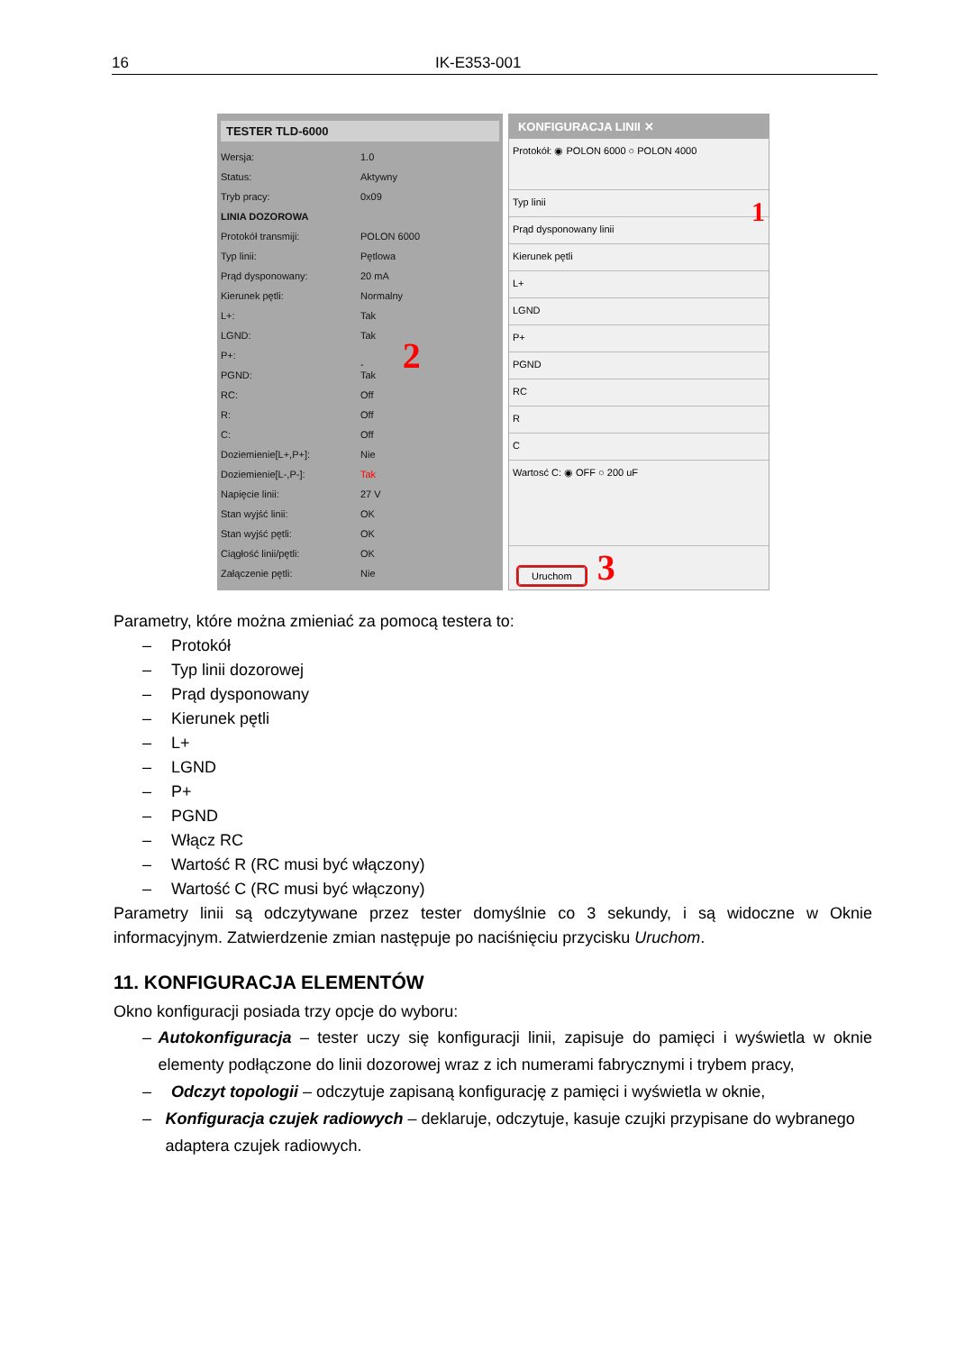16 IK-E353-001
TESTER TLD-6000
Wersja: 1.0
Status: Aktywny
Tryb pracy: 0x09
LINIA DOZOROWA
Protokół transmiji: POLON 6000
Typ linii: Pętlowa
Prąd dysponowany: 20 mA
Kierunek pętli: Normalny
L+: Tak
LGND: Tak
P+: - 2
PGND: Tak
RC: Off
R: Off
C: Off
Doziemienie[L+,P+]: Nie
Doziemienie[L-,P-]: Tak
Napięcie linii: 27 V
Stan wyjść linii: OK
Stan wyjść pętli: OK
Ciągłość linii/pętli: OK
Załączenie pętli: Nie
KONFIGURACJA LINII ✕
Protokół: ◉ POLON 6000 ○ POLON 4000
Typ linii 1
Prąd dysponowany linii
Kierunek pętli
L+
LGND
P+
PGND
RC
R
C
Wartosć C: ◉ OFF ○ 200 uF
Uruchom 3
Parametry, które można zmieniać za pomocą testera to:
– Protokół
– Typ linii dozorowej
– Prąd dysponowany
– Kierunek pętli
– L+
– LGND
– P+
– PGND
– Włącz RC
– Wartość R (RC musi być włączony)
– Wartość C (RC musi być włączony)
Parametry linii są odczytywane przez tester domyślnie co 3 sekundy, i są widoczne w Oknie informacyjnym. Zatwierdzenie zmian następuje po naciśnięciu przycisku Uruchom.
11. KONFIGURACJA ELEMENTÓW
Okno konfiguracji posiada trzy opcje do wyboru:
– Autokonfiguracja – tester uczy się konfiguracji linii, zapisuje do pamięci i wyświetla w oknie elementy podłączone do linii dozorowej wraz z ich numerami fabrycznymi i trybem pracy,
– Odczyt topologii – odczytuje zapisaną konfigurację z pamięci i wyświetla w oknie,
– Konfiguracja czujek radiowych – deklaruje, odczytuje, kasuje czujki przypisane do wybranego adaptera czujek radiowych.